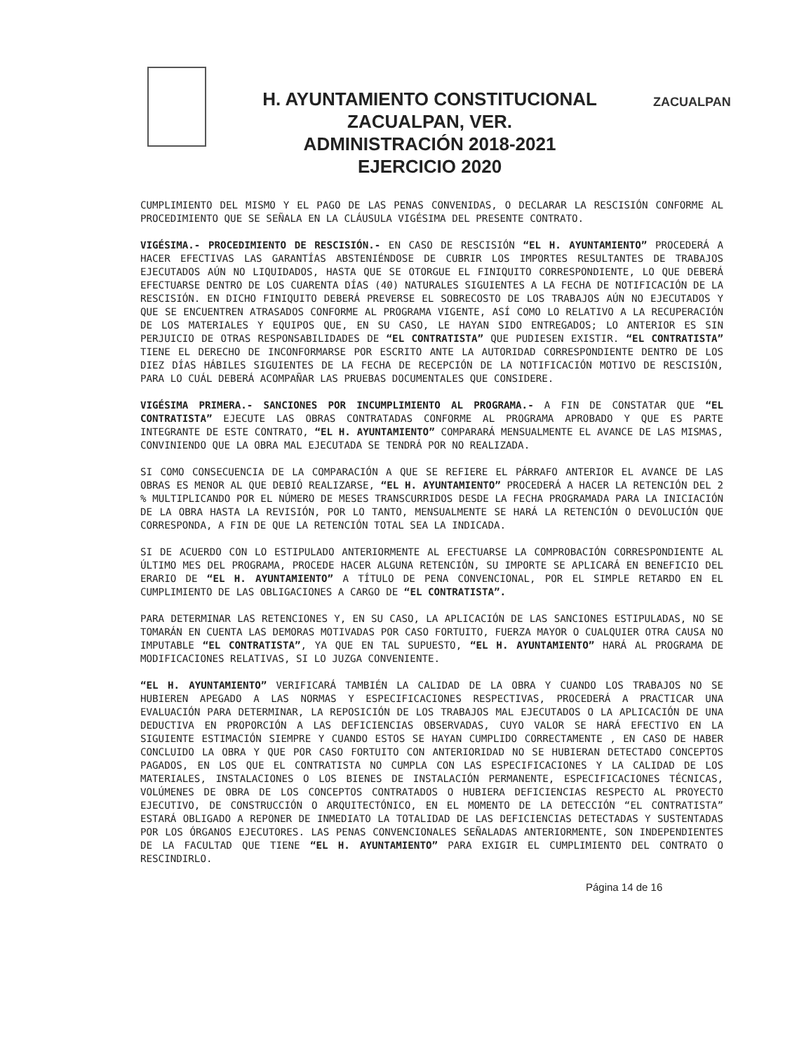H. AYUNTAMIENTO CONSTITUCIONAL
ZACUALPAN, VER.
ADMINISTRACIÓN 2018-2021
EJERCICIO 2020
ZACUALPAN
CUMPLIMIENTO DEL MISMO Y EL PAGO DE LAS PENAS CONVENIDAS, O DECLARAR LA RESCISIÓN CONFORME AL PROCEDIMIENTO QUE SE SEÑALA EN LA CLÁUSULA VIGÉSIMA DEL PRESENTE CONTRATO.
VIGÉSIMA.- PROCEDIMIENTO DE RESCISIÓN.- EN CASO DE RESCISIÓN “EL H. AYUNTAMIENTO” PROCEDERÁ A HACER EFECTIVAS LAS GARANTÍAS ABSTENIÉNDOSE DE CUBRIR LOS IMPORTES RESULTANTES DE TRABAJOS EJECUTADOS AÚN NO LIQUIDADOS, HASTA QUE SE OTORGUE EL FINIQUITO CORRESPONDIENTE, LO QUE DEBERÁ EFECTUARSE DENTRO DE LOS CUARENTA DÍAS (40) NATURALES SIGUIENTES A LA FECHA DE NOTIFICACIÓN DE LA RESCISIÓN. EN DICHO FINIQUITO DEBERÁ PREVERSE EL SOBRECOSTO DE LOS TRABAJOS AÚN NO EJECUTADOS Y QUE SE ENCUENTREN ATRASADOS CONFORME AL PROGRAMA VIGENTE, ASÍ COMO LO RELATIVO A LA RECUPERACIÓN DE LOS MATERIALES Y EQUIPOS QUE, EN SU CASO, LE HAYAN SIDO ENTREGADOS; LO ANTERIOR ES SIN PERJUICIO DE OTRAS RESPONSABILIDADES DE “EL CONTRATISTA” QUE PUDIESEN EXISTIR. “EL CONTRATISTA” TIENE EL DERECHO DE INCONFORMARSE POR ESCRITO ANTE LA AUTORIDAD CORRESPONDIENTE DENTRO DE LOS DIEZ DÍAS HÁBILES SIGUIENTES DE LA FECHA DE RECEPCIÓN DE LA NOTIFICACIÓN MOTIVO DE RESCISIÓN, PARA LO CUÁL DEBERÁ ACOMPAÑAR LAS PRUEBAS DOCUMENTALES QUE CONSIDERE.
VIGÉSIMA PRIMERA.- SANCIONES POR INCUMPLIMIENTO AL PROGRAMA.- A FIN DE CONSTATAR QUE “EL CONTRATISTA” EJECUTE LAS OBRAS CONTRATADAS CONFORME AL PROGRAMA APROBADO Y QUE ES PARTE INTEGRANTE DE ESTE CONTRATO, “EL H. AYUNTAMIENTO” COMPARARÁ MENSUALMENTE EL AVANCE DE LAS MISMAS, CONVINIENDO QUE LA OBRA MAL EJECUTADA SE TENDRÁ POR NO REALIZADA.
SI COMO CONSECUENCIA DE LA COMPARACIÓN A QUE SE REFIERE EL PÁRRAFO ANTERIOR EL AVANCE DE LAS OBRAS ES MENOR AL QUE DEBIÓ REALIZARSE, “EL H. AYUNTAMIENTO” PROCEDERÁ A HACER LA RETENCIÓN DEL 2 % MULTIPLICANDO POR EL NÚMERO DE MESES TRANSCURRIDOS DESDE LA FECHA PROGRAMADA PARA LA INICIACIÓN DE LA OBRA HASTA LA REVISIÓN, POR LO TANTO, MENSUALMENTE SE HARÁ LA RETENCIÓN O DEVOLUCIÓN QUE CORRESPONDA, A FIN DE QUE LA RETENCIÓN TOTAL SEA LA INDICADA.
SI DE ACUERDO CON LO ESTIPULADO ANTERIORMENTE AL EFECTUARSE LA COMPROBACIÓN CORRESPONDIENTE AL ÚLTIMO MES DEL PROGRAMA, PROCEDE HACER ALGUNA RETENCIÓN, SU IMPORTE SE APLICARÁ EN BENEFICIO DEL ERARIO DE “EL H. AYUNTAMIENTO” A TÍTULO DE PENA CONVENCIONAL, POR EL SIMPLE RETARDO EN EL CUMPLIMIENTO DE LAS OBLIGACIONES A CARGO DE “EL CONTRATISTA”.
PARA DETERMINAR LAS RETENCIONES Y, EN SU CASO, LA APLICACIÓN DE LAS SANCIONES ESTIPULADAS, NO SE TOMARÁN EN CUENTA LAS DEMORAS MOTIVADAS POR CASO FORTUITO, FUERZA MAYOR O CUALQUIER OTRA CAUSA NO IMPUTABLE “EL CONTRATISTA”, YA QUE EN TAL SUPUESTO, “EL H. AYUNTAMIENTO” HARÁ AL PROGRAMA DE MODIFICACIONES RELATIVAS, SI LO JUZGA CONVENIENTE.
“EL H. AYUNTAMIENTO” VERIFICARÁ TAMBIÉN LA CALIDAD DE LA OBRA Y CUANDO LOS TRABAJOS NO SE HUBIEREN APEGADO A LAS NORMAS Y ESPECIFICACIONES RESPECTIVAS, PROCEDERÁ A PRACTICAR UNA EVALUACIÓN PARA DETERMINAR, LA REPOSICIÓN DE LOS TRABAJOS MAL EJECUTADOS O LA APLICACIÓN DE UNA DEDUCTIVA EN PROPORCIÓN A LAS DEFICIENCIAS OBSERVADAS, CUYO VALOR SE HARÁ EFECTIVO EN LA SIGUIENTE ESTIMACIÓN SIEMPRE Y CUANDO ESTOS SE HAYAN CUMPLIDO CORRECTAMENTE , EN CASO DE HABER CONCLUIDO LA OBRA Y QUE POR CASO FORTUITO CON ANTERIORIDAD NO SE HUBIERAN DETECTADO CONCEPTOS PAGADOS, EN LOS QUE EL CONTRATISTA NO CUMPLA CON LAS ESPECIFICACIONES Y LA CALIDAD DE LOS MATERIALES, INSTALACIONES O LOS BIENES DE INSTALACIÓN PERMANENTE, ESPECIFICACIONES TÉCNICAS, VOLÚMENES DE OBRA DE LOS CONCEPTOS CONTRATADOS O HUBIERA DEFICIENCIAS RESPECTO AL PROYECTO EJECUTIVO, DE CONSTRUCCIÓN O ARQUITECTÓNICO, EN EL MOMENTO DE LA DETECCIÓN “EL CONTRATISTA” ESTARÁ OBLIGADO A REPONER DE INMEDIATO LA TOTALIDAD DE LAS DEFICIENCIAS DETECTADAS Y SUSTENTADAS POR LOS ÓRGANOS EJECUTORES. LAS PENAS CONVENCIONALES SEÑALADAS ANTERIORMENTE, SON INDEPENDIENTES DE LA FACULTAD QUE TIENE “EL H. AYUNTAMIENTO” PARA EXIGIR EL CUMPLIMIENTO DEL CONTRATO O RESCINDIRLO.
Página 14 de 16